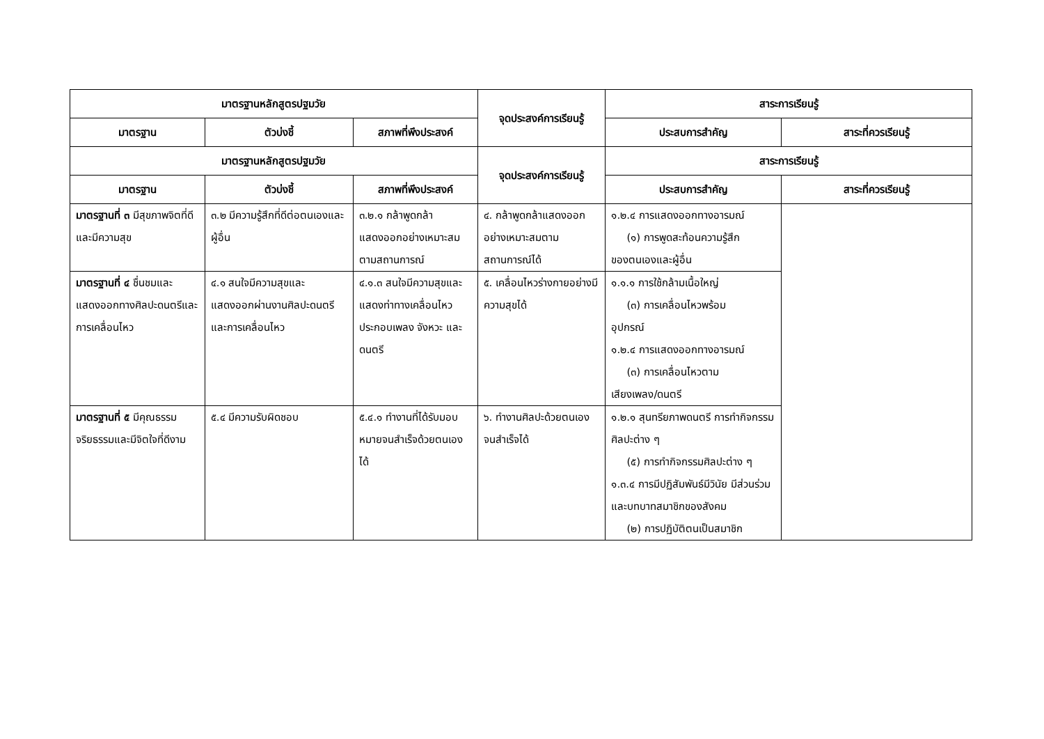| มาตรฐานหลักสูตรปฐมวัย | | | จุดประสงค์การเรียนรู้ | สาระการเรียนรู้ | |
| --- | --- | --- | --- | --- | --- |
| มาตรฐาน | ตัวบ่งชี้ | สภาพที่พึงประสงค์ | | ประสบการสำคัญ | สาระที่ควรเรียนรู้ |
| มาตรฐานหลักสูตรปฐมวัย | | | จุดประสงค์การเรียนรู้ | สาระการเรียนรู้ | |
| มาตรฐาน | ตัวบ่งชี้ | สภาพที่พึงประสงค์ | | ประสบการสำคัญ | สาระที่ควรเรียนรู้ |
| มาตรฐานที่ ๓ มีสุขภาพจิตที่ดีและมีความสุข | ๓.๒ มีความรู้สึกที่ดีต่อตนเองและผู้อื่น | ๓.๒.๑ กล้าพูดกล้าแสดงออกอย่างเหมาะสมตามสถานการณ์ | ๔. กล้าพูดกล้าแสดงออกอย่างเหมาะสมตามสถานการณ์ได้ | ๑.๒.๔ การแสดงออกทางอารมณ์ (๑) การพูดสะท้อนความรู้สึก ของตนเองและผู้อื่น | |
| มาตรฐานที่ ๔ ชื่นชมและแสดงออกทางศิลปะดนตรีและการเคลื่อนไหว | ๔.๑ สนใจมีความสุขและแสดงออกผ่านงานศิลปะดนตรีและการเคลื่อนไหว | ๔.๑.๓ สนใจมีความสุขและแสดงท่าทางเคลื่อนไหวประกอบเพลง จังหวะ และดนตรี | ๕. เคลื่อนไหวร่างกายอย่างมีความสุขได้ | ๑.๑.๑ การใช้กล้ามเนื้อใหญ่ (๓) การเคลื่อนไหวพร้อม อุปกรณ์ ๑.๒.๔ การแสดงออกทางอารมณ์ (๓) การเคลื่อนไหวตาม เสียงเพลง/ดนตรี | |
| มาตรฐานที่ ๕ มีคุณธรรม จริยธรรมและมีจิตใจที่ดีงาม | ๕.๔ มีความรับผิดชอบ | ๕.๔.๑ ทำงานที่ได้รับมอบหมายจนสำเร็จด้วยตนเองได้ | ๖. ทำงานศิลปะด้วยตนเองจนสำเร็จได้ | ๑.๒.๑ สุนทรียภาพดนตรี การทำกิจกรรมศิลปะต่าง ๆ (๕) การทำกิจกรรมศิลปะต่าง ๆ ๑.๓.๔ การมีปฏิสัมพันธ์มีวินัย มีส่วนร่วมและบทบาทสมาชิกของสังคม (๒) การปฏิบัติตนเป็นสมาชิก | |